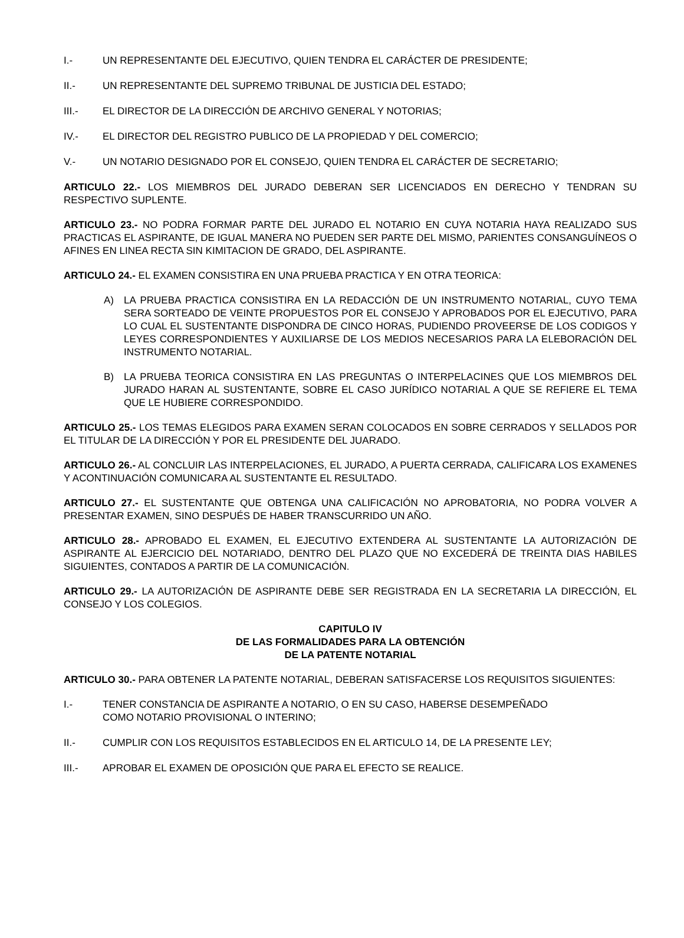I.- UN REPRESENTANTE DEL EJECUTIVO, QUIEN TENDRA EL CARÁCTER DE PRESIDENTE;
II.- UN REPRESENTANTE DEL SUPREMO TRIBUNAL DE JUSTICIA DEL ESTADO;
III.- EL DIRECTOR DE LA DIRECCIÓN DE ARCHIVO GENERAL Y NOTORIAS;
IV.- EL DIRECTOR DEL REGISTRO PUBLICO DE LA PROPIEDAD Y DEL COMERCIO;
V.- UN NOTARIO DESIGNADO POR EL CONSEJO, QUIEN TENDRA EL CARÁCTER DE SECRETARIO;
ARTICULO 22.- LOS MIEMBROS DEL JURADO DEBERAN SER LICENCIADOS EN DERECHO Y TENDRAN SU RESPECTIVO SUPLENTE.
ARTICULO 23.- NO PODRA FORMAR PARTE DEL JURADO EL NOTARIO EN CUYA NOTARIA HAYA REALIZADO SUS PRACTICAS EL ASPIRANTE, DE IGUAL MANERA NO PUEDEN SER PARTE DEL MISMO, PARIENTES CONSANGUÍNEOS O AFINES EN LINEA RECTA SIN KIMITACION DE GRADO, DEL ASPIRANTE.
ARTICULO 24.- EL EXAMEN CONSISTIRA EN UNA PRUEBA PRACTICA Y EN OTRA TEORICA:
A) LA PRUEBA PRACTICA CONSISTIRA EN LA REDACCIÓN DE UN INSTRUMENTO NOTARIAL, CUYO TEMA SERA SORTEADO DE VEINTE PROPUESTOS POR EL CONSEJO Y APROBADOS POR EL EJECUTIVO, PARA LO CUAL EL SUSTENTANTE DISPONDRA DE CINCO HORAS, PUDIENDO PROVEERSE DE LOS CODIGOS Y LEYES CORRESPONDIENTES Y AUXILIARSE DE LOS MEDIOS NECESARIOS PARA LA ELEBORACIÓN DEL INSTRUMENTO NOTARIAL.
B) LA PRUEBA TEORICA CONSISTIRA EN LAS PREGUNTAS O INTERPELACINES QUE LOS MIEMBROS DEL JURADO HARAN AL SUSTENTANTE, SOBRE EL CASO JURÍDICO NOTARIAL A QUE SE REFIERE EL TEMA QUE LE HUBIERE CORRESPONDIDO.
ARTICULO 25.- LOS TEMAS ELEGIDOS PARA EXAMEN SERAN COLOCADOS EN SOBRE CERRADOS Y SELLADOS POR EL TITULAR DE LA DIRECCIÓN Y POR EL PRESIDENTE DEL JUARADO.
ARTICULO 26.- AL CONCLUIR LAS INTERPELACIONES, EL JURADO, A PUERTA CERRADA, CALIFICARA LOS EXAMENES Y ACONTINUACIÓN COMUNICARA AL SUSTENTANTE EL RESULTADO.
ARTICULO 27.- EL SUSTENTANTE QUE OBTENGA UNA CALIFICACIÓN NO APROBATORIA, NO PODRA VOLVER A PRESENTAR EXAMEN, SINO DESPUÉS DE HABER TRANSCURRIDO UN AÑO.
ARTICULO 28.- APROBADO EL EXAMEN, EL EJECUTIVO EXTENDERA AL SUSTENTANTE LA AUTORIZACIÓN DE ASPIRANTE AL EJERCICIO DEL NOTARIADO, DENTRO DEL PLAZO QUE NO EXCEDERÁ DE TREINTA DIAS HABILES SIGUIENTES, CONTADOS A PARTIR DE LA COMUNICACIÓN.
ARTICULO 29.- LA AUTORIZACIÓN DE ASPIRANTE DEBE SER REGISTRADA EN LA SECRETARIA LA DIRECCIÓN, EL CONSEJO Y LOS COLEGIOS.
CAPITULO IV
DE LAS FORMALIDADES PARA LA OBTENCIÓN
DE LA PATENTE NOTARIAL
ARTICULO 30.- PARA OBTENER LA PATENTE NOTARIAL, DEBERAN SATISFACERSE LOS REQUISITOS SIGUIENTES:
I.- TENER CONSTANCIA DE ASPIRANTE A NOTARIO, O EN SU CASO, HABERSE DESEMPEÑADO
COMO NOTARIO PROVISIONAL O INTERINO;
II.- CUMPLIR CON LOS REQUISITOS ESTABLECIDOS EN EL ARTICULO 14, DE LA PRESENTE LEY;
III.- APROBAR EL EXAMEN DE OPOSICIÓN QUE PARA EL EFECTO SE REALICE.